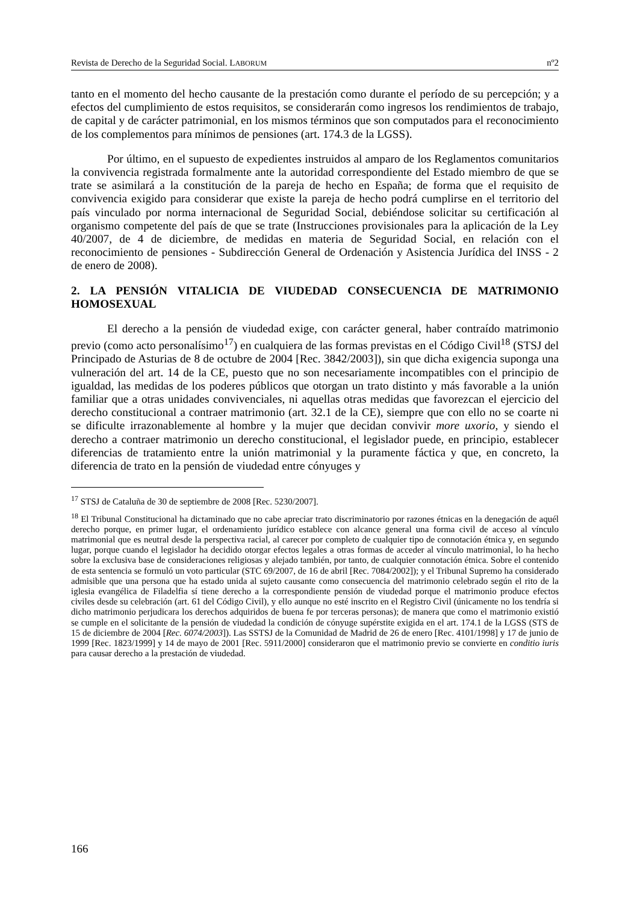Revista de Derecho de la Seguridad Social. LABORUM nº2
tanto en el momento del hecho causante de la prestación como durante el período de su percepción; y a efectos del cumplimiento de estos requisitos, se considerarán como ingresos los rendimientos de trabajo, de capital y de carácter patrimonial, en los mismos términos que son computados para el reconocimiento de los complementos para mínimos de pensiones (art. 174.3 de la LGSS).
Por último, en el supuesto de expedientes instruidos al amparo de los Reglamentos comunitarios la convivencia registrada formalmente ante la autoridad correspondiente del Estado miembro de que se trate se asimilará a la constitución de la pareja de hecho en España; de forma que el requisito de convivencia exigido para considerar que existe la pareja de hecho podrá cumplirse en el territorio del país vinculado por norma internacional de Seguridad Social, debiéndose solicitar su certificación al organismo competente del país de que se trate (Instrucciones provisionales para la aplicación de la Ley 40/2007, de 4 de diciembre, de medidas en materia de Seguridad Social, en relación con el reconocimiento de pensiones - Subdirección General de Ordenación y Asistencia Jurídica del INSS - 2 de enero de 2008).
2. LA PENSIÓN VITALICIA DE VIUDEDAD CONSECUENCIA DE MATRIMONIO HOMOSEXUAL
El derecho a la pensión de viudedad exige, con carácter general, haber contraído matrimonio previo (como acto personalísimo<sup>17</sup>) en cualquiera de las formas previstas en el Código Civil<sup>18</sup> (STSJ del Principado de Asturias de 8 de octubre de 2004 [Rec. 3842/2003]), sin que dicha exigencia suponga una vulneración del art. 14 de la CE, puesto que no son necesariamente incompatibles con el principio de igualdad, las medidas de los poderes públicos que otorgan un trato distinto y más favorable a la unión familiar que a otras unidades convivenciales, ni aquellas otras medidas que favorezcan el ejercicio del derecho constitucional a contraer matrimonio (art. 32.1 de la CE), siempre que con ello no se coarte ni se dificulte irrazonablemente al hombre y la mujer que decidan convivir more uxorio, y siendo el derecho a contraer matrimonio un derecho constitucional, el legislador puede, en principio, establecer diferencias de tratamiento entre la unión matrimonial y la puramente fáctica y que, en concreto, la diferencia de trato en la pensión de viudedad entre cónyuges y
<sup>17</sup> STSJ de Cataluña de 30 de septiembre de 2008 [Rec. 5230/2007].
<sup>18</sup> El Tribunal Constitucional ha dictaminado que no cabe apreciar trato discriminatorio por razones étnicas en la denegación de aquél derecho porque, en primer lugar, el ordenamiento jurídico establece con alcance general una forma civil de acceso al vínculo matrimonial que es neutral desde la perspectiva racial, al carecer por completo de cualquier tipo de connotación étnica y, en segundo lugar, porque cuando el legislador ha decidido otorgar efectos legales a otras formas de acceder al vínculo matrimonial, lo ha hecho sobre la exclusiva base de consideraciones religiosas y alejado también, por tanto, de cualquier connotación étnica. Sobre el contenido de esta sentencia se formuló un voto particular (STC 69/2007, de 16 de abril [Rec. 7084/2002]); y el Tribunal Supremo ha considerado admisible que una persona que ha estado unida al sujeto causante como consecuencia del matrimonio celebrado según el rito de la iglesia evangélica de Filadelfia sí tiene derecho a la correspondiente pensión de viudedad porque el matrimonio produce efectos civiles desde su celebración (art. 61 del Código Civil), y ello aunque no esté inscrito en el Registro Civil (únicamente no los tendría si dicho matrimonio perjudicara los derechos adquiridos de buena fe por terceras personas); de manera que como el matrimonio existió se cumple en el solicitante de la pensión de viudedad la condición de cónyuge supérstite exigida en el art. 174.1 de la LGSS (STS de 15 de diciembre de 2004 [Rec. 6074/2003]). Las SSTSJ de la Comunidad de Madrid de 26 de enero [Rec. 4101/1998] y 17 de junio de 1999 [Rec. 1823/1999] y 14 de mayo de 2001 [Rec. 5911/2000] consideraron que el matrimonio previo se convierte en conditio iuris para causar derecho a la prestación de viudedad.
166